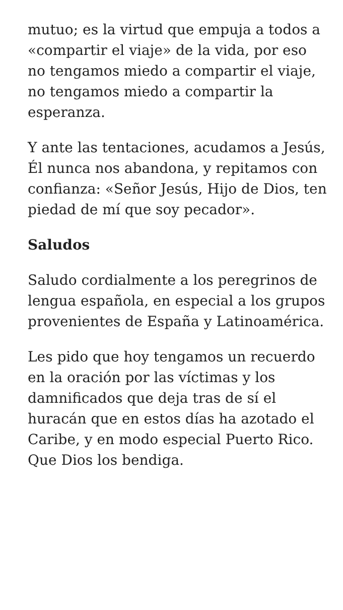mutuo; es la virtud que empuja a todos a «compartir el viaje» de la vida, por eso no tengamos miedo a compartir el viaje, no tengamos miedo a compartir la esperanza.
Y ante las tentaciones, acudamos a Jesús, Él nunca nos abandona, y repitamos con confianza: «Señor Jesús, Hijo de Dios, ten piedad de mí que soy pecador».
Saludos
Saludo cordialmente a los peregrinos de lengua española, en especial a los grupos provenientes de España y Latinoamérica.
Les pido que hoy tengamos un recuerdo en la oración por las víctimas y los damnificados que deja tras de sí el huracán que en estos días ha azotado el Caribe, y en modo especial Puerto Rico. Que Dios los bendiga.